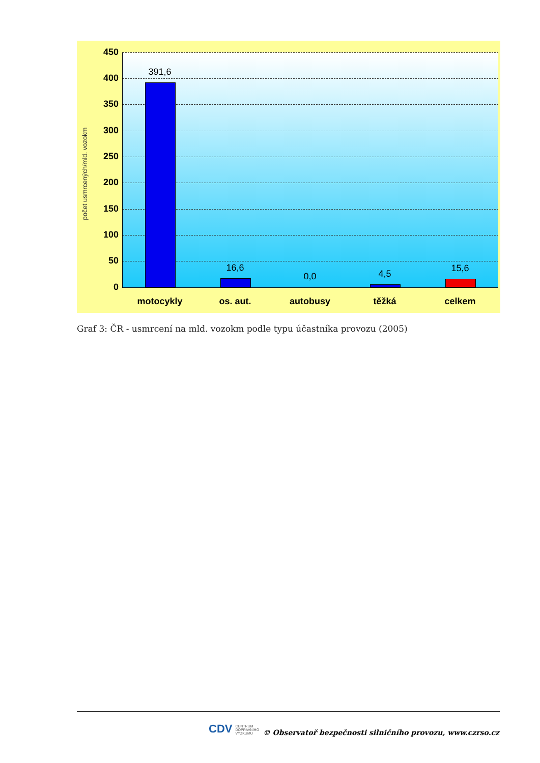počet usmrcených/mld. vozokm
450
400
350
300
250
200
150
100
50
0
391,6
16,6
0,0 4,5
15,6
motocykly os. aut. autobusy těžká celkem
Graf 3: ČR - usmrcení na mld. vozokm podle typu účastníka provozu (2005)
CDV CENTRUM
DOPRAVNÍHO
VÝZKUMU
© Observatoř bezpečnosti silničního provozu, www.czrso.cz